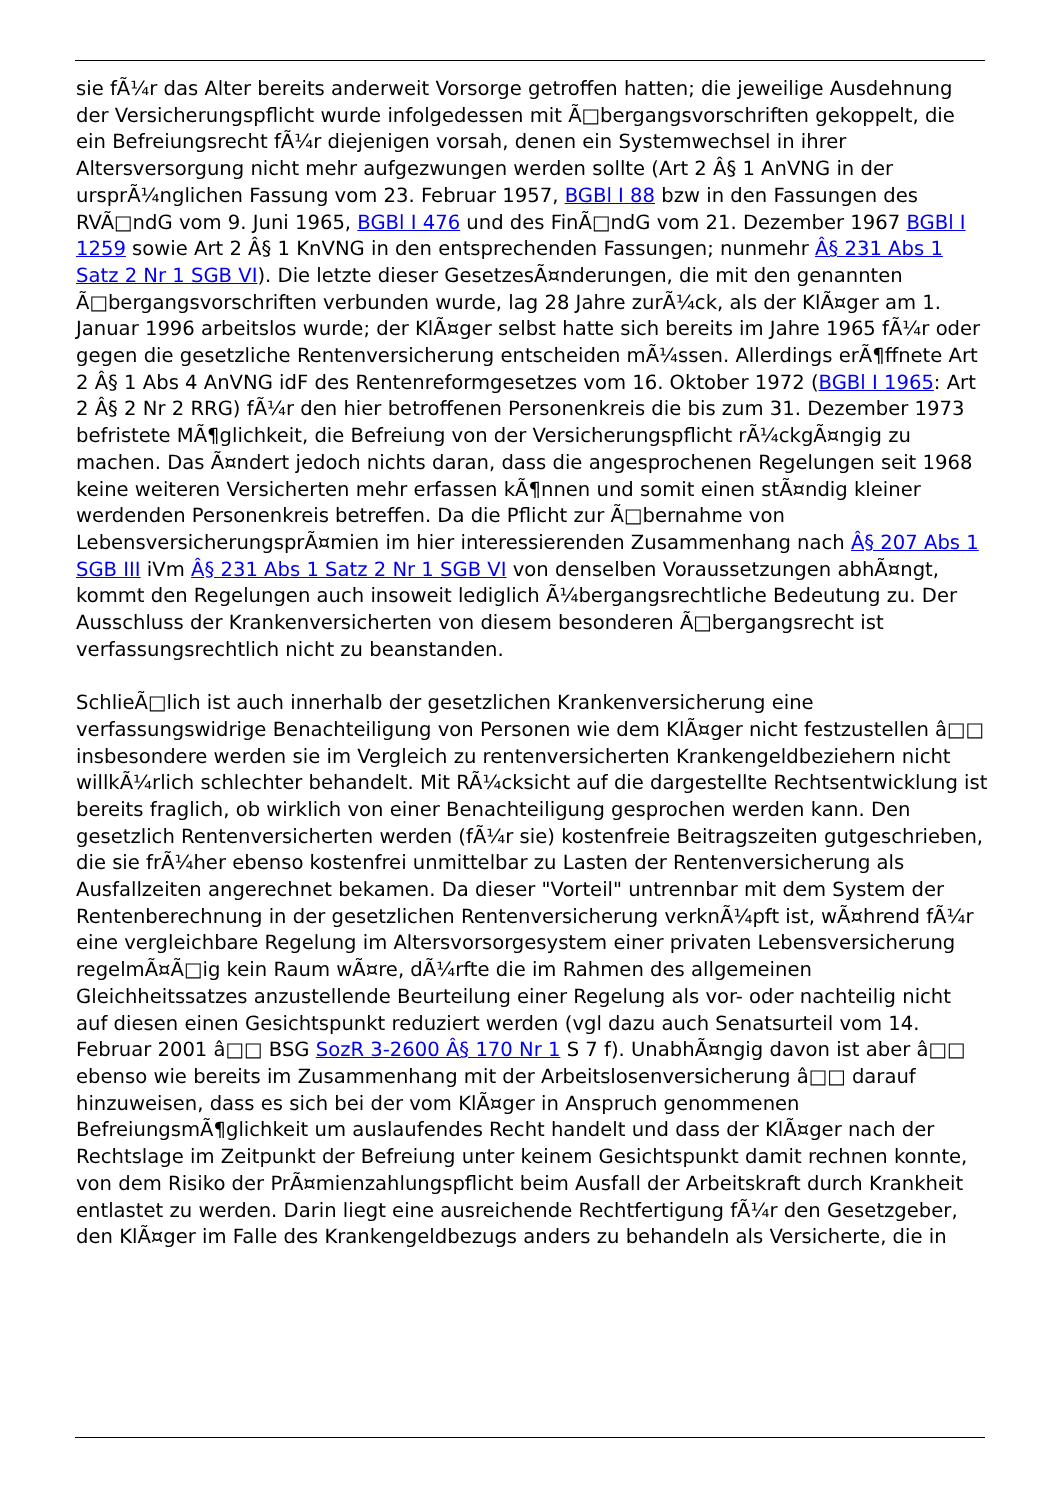sie fÃ¼r das Alter bereits anderweit Vorsorge getroffen hatten; die jeweilige Ausdehnung der Versicherungspflicht wurde infolgedessen mit Ã□bergangsvorschriften gekoppelt, die ein Befreiungsrecht fÃ¼r diejenigen vorsah, denen ein Systemwechsel in ihrer Altersversorgung nicht mehr aufgezwungen werden sollte (Art 2 Â§ 1 AnVNG in der ursprÃ¼nglichen Fassung vom 23. Februar 1957, BGBl I 88 bzw in den Fassungen des RVÃ□ndG vom 9. Juni 1965, BGBl I 476 und des FinÃ□ndG vom 21. Dezember 1967 BGBl I 1259 sowie Art 2 Â§ 1 KnVNG in den entsprechenden Fassungen; nunmehr Â§ 231 Abs 1 Satz 2 Nr 1 SGB VI). Die letzte dieser GesetzesÃ¤nderungen, die mit den genannten Ã□bergangsvorschriften verbunden wurde, lag 28 Jahre zurÃ¼ck, als der KlÃ¤ger am 1. Januar 1996 arbeitslos wurde; der KlÃ¤ger selbst hatte sich bereits im Jahre 1965 fÃ¼r oder gegen die gesetzliche Rentenversicherung entscheiden mÃ¼ssen. Allerdings erÃ¶ffnete Art 2 Â§ 1 Abs 4 AnVNG idF des Rentenreformgesetzes vom 16. Oktober 1972 (BGBl I 1965: Art 2 Â§ 2 Nr 2 RRG) fÃ¼r den hier betroffenen Personenkreis die bis zum 31. Dezember 1973 befristete MÃ¶glichkeit, die Befreiung von der Versicherungspflicht rÃ¼ckgÃ¤ngig zu machen. Das Ã¤ndert jedoch nichts daran, dass die angesprochenen Regelungen seit 1968 keine weiteren Versicherten mehr erfassen kÃ¶nnen und somit einen stÃ¤ndig kleiner werdenden Personenkreis betreffen. Da die Pflicht zur Ã□bernahme von LebensversicherungsprÃ¤mien im hier interessierenden Zusammenhang nach Â§ 207 Abs 1 SGB III iVm Â§ 231 Abs 1 Satz 2 Nr 1 SGB VI von denselben Voraussetzungen abhÃ¤ngt, kommt den Regelungen auch insoweit lediglich Ã¼bergangsrechtliche Bedeutung zu. Der Ausschluss der Krankenversicherten von diesem besonderen Ã□bergangsrecht ist verfassungsrechtlich nicht zu beanstanden.
SchlieÃ□lich ist auch innerhalb der gesetzlichen Krankenversicherung eine verfassungswidrige Benachteiligung von Personen wie dem KlÃ¤ger nicht festzustellen â□□ insbesondere werden sie im Vergleich zu rentenversicherten Krankengeldbeziehern nicht willkÃ¼rlich schlechter behandelt. Mit RÃ¼cksicht auf die dargestellte Rechtsentwicklung ist bereits fraglich, ob wirklich von einer Benachteiligung gesprochen werden kann. Den gesetzlich Rentenversicherten werden (fÃ¼r sie) kostenfreie Beitragszeiten gutgeschrieben, die sie frÃ¼her ebenso kostenfrei unmittelbar zu Lasten der Rentenversicherung als Ausfallzeiten angerechnet bekamen. Da dieser "Vorteil" untrennbar mit dem System der Rentenberechnung in der gesetzlichen Rentenversicherung verknÃ¼pft ist, wÃ¤hrend fÃ¼r eine vergleichbare Regelung im Altersvorsorgesystem einer privaten Lebensversicherung regelmÃ¤Ã□ig kein Raum wÃ¤re, dÃ¼rfte die im Rahmen des allgemeinen Gleichheitssatzes anzustellende Beurteilung einer Regelung als vor- oder nachteilig nicht auf diesen einen Gesichtspunkt reduziert werden (vgl dazu auch Senatsurteil vom 14. Februar 2001 â□□ BSG SozR 3-2600 Â§ 170 Nr 1 S 7 f). UnabhÃ¤ngig davon ist aber â□□ ebenso wie bereits im Zusammenhang mit der Arbeitslosenversicherung â□□ darauf hinzuweisen, dass es sich bei der vom KlÃ¤ger in Anspruch genommenen BefreiungsmÃ¶glichkeit um auslaufendes Recht handelt und dass der KlÃ¤ger nach der Rechtslage im Zeitpunkt der Befreiung unter keinem Gesichtspunkt damit rechnen konnte, von dem Risiko der PrÃ¤mienzahlungspflicht beim Ausfall der Arbeitskraft durch Krankheit entlastet zu werden. Darin liegt eine ausreichende Rechtfertigung fÃ¼r den Gesetzgeber, den KlÃ¤ger im Falle des Krankengeldbezugs anders zu behandeln als Versicherte, die in